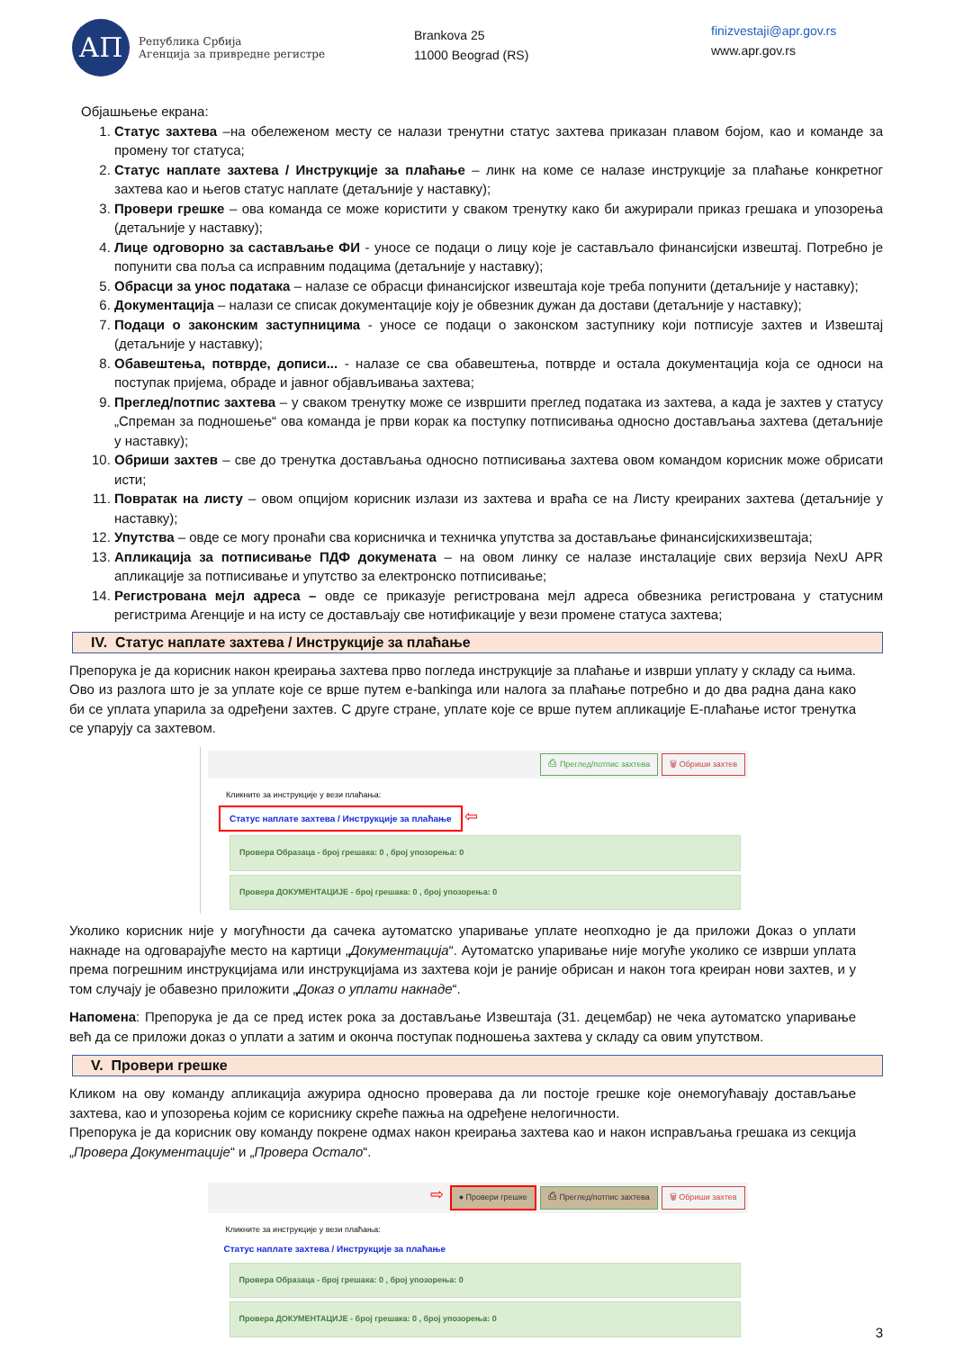АП
Република Србија
Агенција за привредне регистре
Brankova 25
11000 Beograd (RS)
finizvestaji@apr.gov.rs
www.apr.gov.rs
Објашњење екрана:
1. Статус захтева –на обележеном месту се налази тренутни статус захтева приказан плавом бојом, као и команде за промену тог статуса;
2. Статус наплате захтева / Инструкције за плаћање – линк на коме се налазе инструкције за плаћање конкретног захтева као и његов статус наплате (детаљније у наставку);
3. Провери грешке – ова команда се може користити у сваком тренутку како би ажурирали приказ грешака и упозорења (детаљније у наставку);
4. Лице одговорно за састављање ФИ - уносе се подаци о лицу које је састављало финансијски извештај. Потребно је попунити сва поља са исправним подацима (детаљније у наставку);
5. Обрасци за унос података – налазе се обрасци финансијског извештаја које треба попунити (детаљније у наставку);
6. Документација – налази се списак документације коју је обвезник дужан да достави (детаљније у наставку);
7. Подаци о законским заступницима - уносе се подаци о законском заступнику који потписује захтев и Извештај (детаљније у наставку);
8. Обавештења, потврде, дописи... - налазе се сва обавештења, потврде и остала документација која се односи на поступак пријема, обраде и јавног објављивања захтева;
9. Преглед/потпис захтева – у сваком тренутку може се извршити преглед података из захтева, а када је захтев у статусу „Спреман за подношење“ ова команда је први корак ка поступку потписивања односно достављања захтева (детаљније у наставку);
10. Обриши захтев – све до тренутка достављања односно потписивања захтева овом командом корисник може обрисати исти;
11. Повратак на листу – овом опцијом корисник излази из захтева и враћа се на Листу креираних захтева (детаљније у наставку);
12. Упутства – овде се могу пронаћи сва корисничка и техничка упутства за достављање финансијскихизвештаја;
13. Апликација за потписивање ПДФ докумената – на овом линку се налазе инсталације свих верзија NexU APR апликације за потписивање и упутство за електронско потписивање;
14. Регистрована мејл адреса – овде се приказује регистрована мејл адреса обвезника регистрована у статусним регистрима Агенције и на исту се достављају све нотификације у вези промене статуса захтева;
IV. Статус наплате захтева / Инструкције за плаћање
Препорука је да корисник након креирања захтева прво погледа инструкције за плаћање и изврши уплату у складу са њима. Ово из разлога што је за уплате које се врше путем e-bankinga или налога за плаћање потребно и до два радна дана како би се уплата упарила за одређени захтев. С друге стране, уплате које се врше путем апликације Е-плаћање истог тренутка се упарују са захтевом.
⎙ Преглед/потпис захтева 🗑 Обриши захтев
Кликните за инструкције у вези плаћања:
Статус наплате захтева / Инструкције за плаћање ⇦
Провера Образаца - број грешака: 0 , број упозорења: 0
Провера ДОКУМЕНТАЦИЈЕ - број грешака: 0 , број упозорења: 0
Уколико корисник није у могућности да сачека аутоматско упаривање уплате неопходно је да приложи Доказ о уплати накнаде на одговарајуће место на картици „Документација“. Аутоматско упаривање није могуће уколико се изврши уплата према погрешним инструкцијама или инструкцијама из захтева који је раније обрисан и након тога креиран нови захтев, и у том случају је обавезно приложити „Доказ о уплати накнаде“.
Напомена: Препорука је да се пред истек рока за достављање Извештаја (31. децембар) не чека аутоматско упаривање већ да се приложи доказ о уплати а затим и оконча поступак подношења захтева у складу са овим упутством.
V. Провери грешке
Кликом на ову команду апликација ажурира односно проверава да ли постоје грешке које онемогућавају достављање захтева, као и упозорења којим се кориснику скреће пажња на одређене нелогичности.
Препорука је да корисник ову команду покрене одмах након креирања захтева као и након исправљања грешака из секција „Провера Документације“ и „Провера Остало“.
⇨ ● Провери грешке ⎙ Преглед/потпис захтева 🗑 Обриши захтев
Кликните за инструкције у вези плаћања:
Статус наплате захтева / Инструкције за плаћање
Провера Образаца - број грешака: 0 , број упозорења: 0
Провера ДОКУМЕНТАЦИЈЕ - број грешака: 0 , број упозорења: 0
3